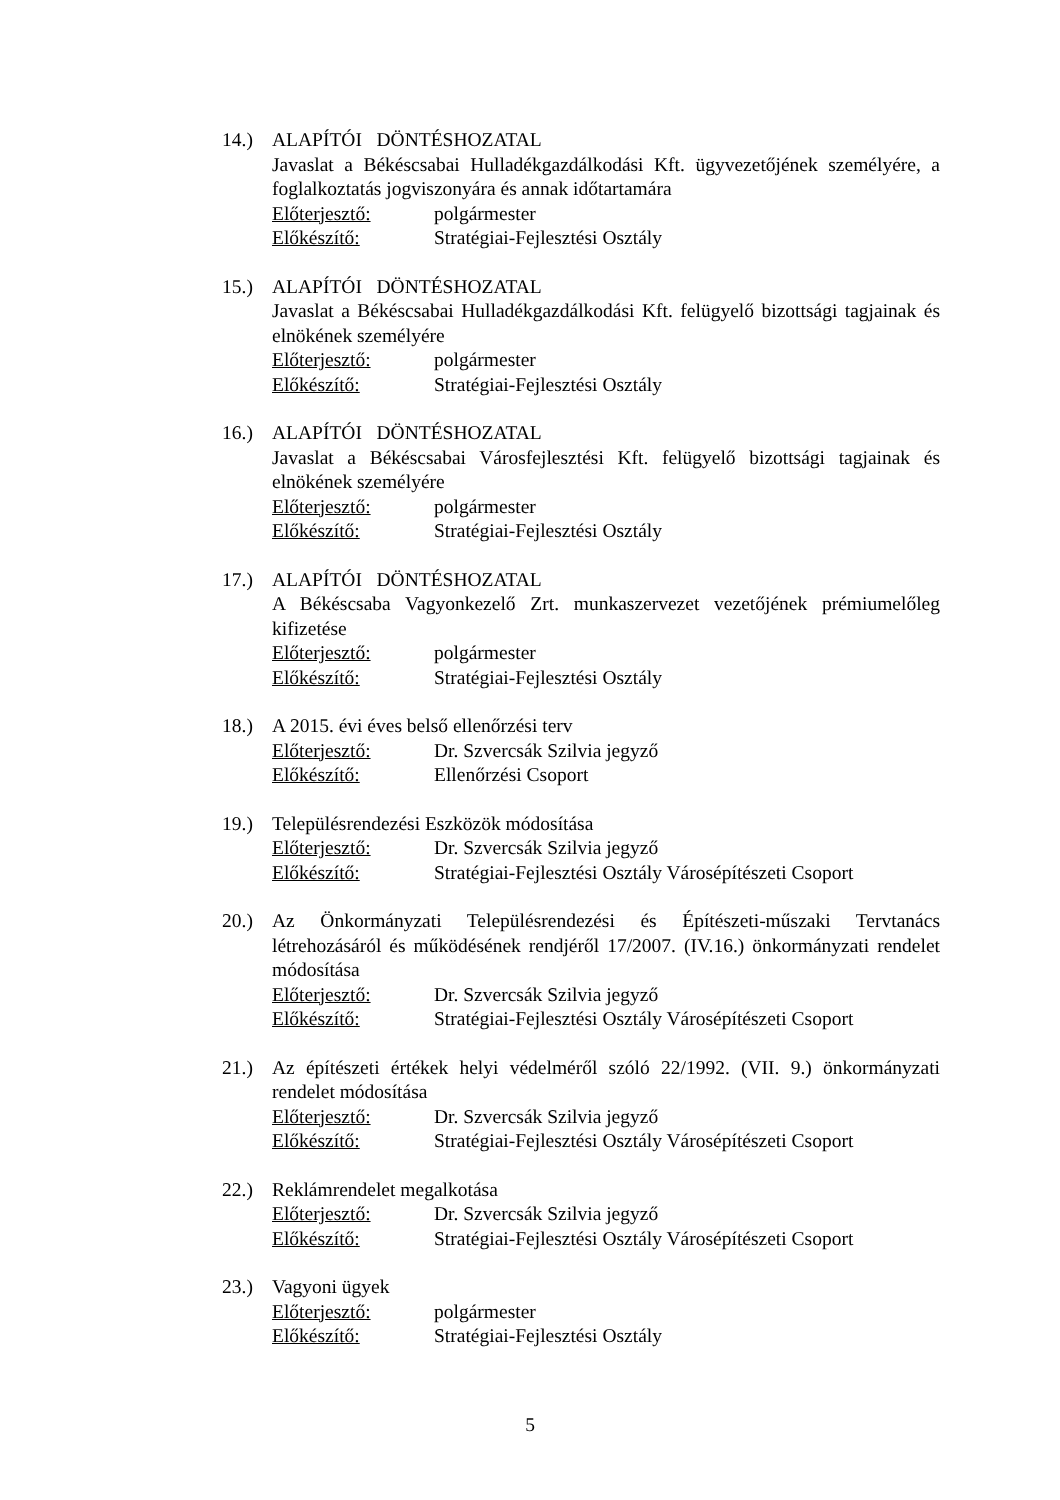14.) ALAPÍTÓI DÖNTÉSHOZATAL
Javaslat a Békéscsabai Hulladékgazdálkodási Kft. ügyvezetőjének személyére, a foglalkoztatás jogviszonyára és annak időtartamára
Előterjesztő: polgármester
Előkészítő: Stratégiai-Fejlesztési Osztály
15.) ALAPÍTÓI DÖNTÉSHOZATAL
Javaslat a Békéscsabai Hulladékgazdálkodási Kft. felügyelő bizottsági tagjainak és elnökének személyére
Előterjesztő: polgármester
Előkészítő: Stratégiai-Fejlesztési Osztály
16.) ALAPÍTÓI DÖNTÉSHOZATAL
Javaslat a Békéscsabai Városfejlesztési Kft. felügyelő bizottsági tagjainak és elnökének személyére
Előterjesztő: polgármester
Előkészítő: Stratégiai-Fejlesztési Osztály
17.) ALAPÍTÓI DÖNTÉSHOZATAL
A Békéscsaba Vagyonkezelő Zrt. munkaszervezet vezetőjének prémiumelőleg kifizetése
Előterjesztő: polgármester
Előkészítő: Stratégiai-Fejlesztési Osztály
18.) A 2015. évi éves belső ellenőrzési terv
Előterjesztő: Dr. Szvercsák Szilvia jegyző
Előkészítő: Ellenőrzési Csoport
19.) Településrendezési Eszközök módosítása
Előterjesztő: Dr. Szvercsák Szilvia jegyző
Előkészítő: Stratégiai-Fejlesztési Osztály Városépítészeti Csoport
20.) Az Önkormányzati Településrendezési és Építészeti-műszaki Tervtanács létrehozásáról és működésének rendjéről 17/2007. (IV.16.) önkormányzati rendelet módosítása
Előterjesztő: Dr. Szvercsák Szilvia jegyző
Előkészítő: Stratégiai-Fejlesztési Osztály Városépítészeti Csoport
21.) Az építészeti értékek helyi védelméről szóló 22/1992. (VII. 9.) önkormányzati rendelet módosítása
Előterjesztő: Dr. Szvercsák Szilvia jegyző
Előkészítő: Stratégiai-Fejlesztési Osztály Városépítészeti Csoport
22.) Reklámrendelet megalkotása
Előterjesztő: Dr. Szvercsák Szilvia jegyző
Előkészítő: Stratégiai-Fejlesztési Osztály Városépítészeti Csoport
23.) Vagyoni ügyek
Előterjesztő: polgármester
Előkészítő: Stratégiai-Fejlesztési Osztály
5